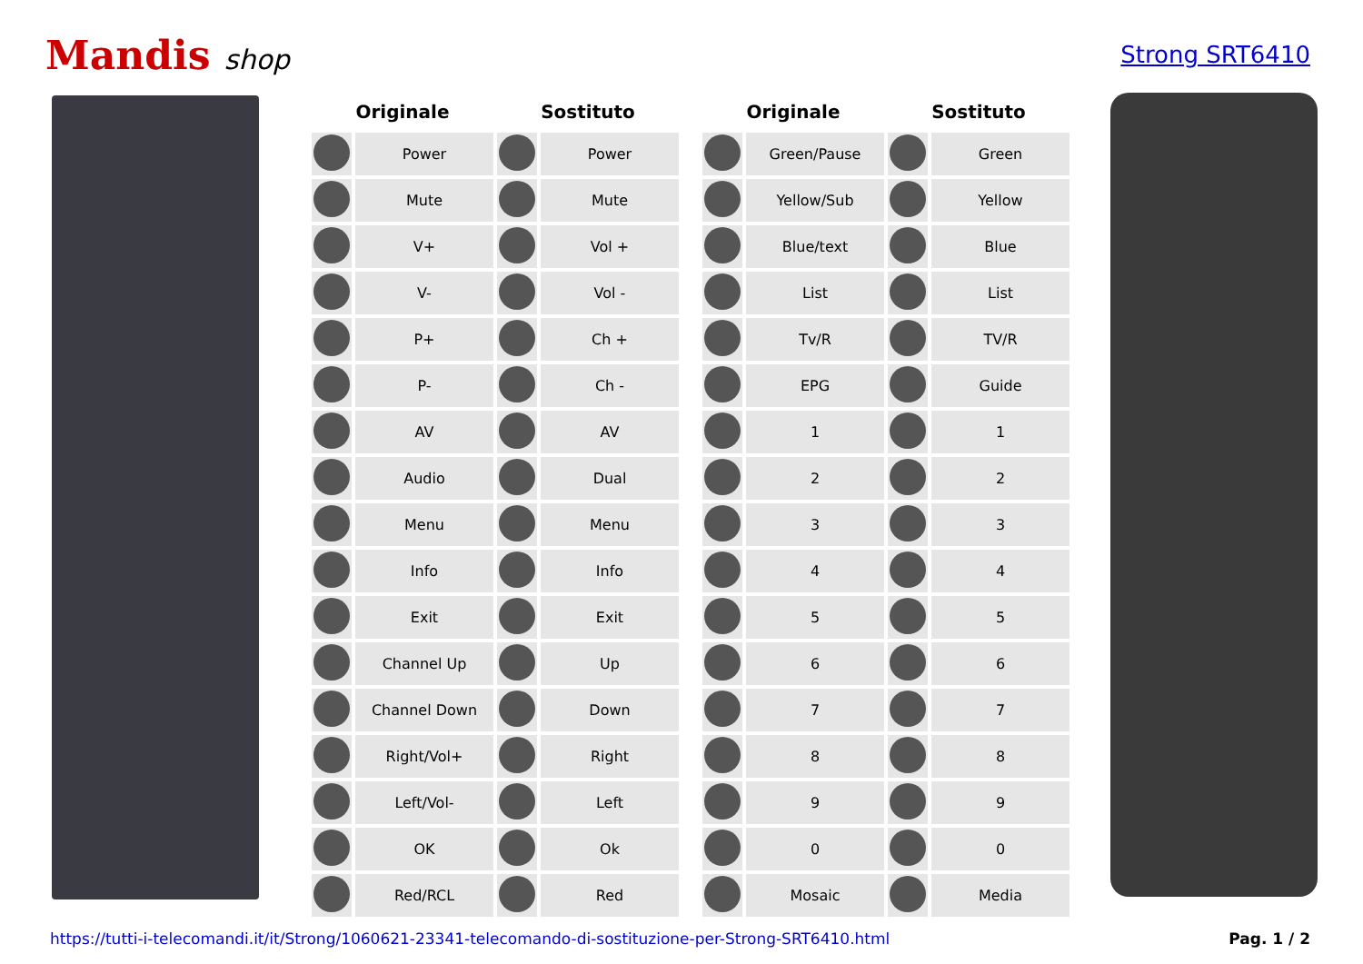Mandis shop
Strong SRT6410
| Originale | | Sostituto | |
| --- | --- | --- | --- |
| | Power | | Power |
| | Mute | | Mute |
| | V+ | | Vol + |
| | V- | | Vol - |
| | P+ | | Ch + |
| | P- | | Ch - |
| | AV | | AV |
| | Audio | | Dual |
| | Menu | | Menu |
| | Info | | Info |
| | Exit | | Exit |
| | Channel Up | | Up |
| | Channel Down | | Down |
| | Right/Vol+ | | Right |
| | Left/Vol- | | Left |
| | OK | | Ok |
| | Red/RCL | | Red |
| Originale | | Sostituto | |
| --- | --- | --- | --- |
| | Green/Pause | | Green |
| | Yellow/Sub | | Yellow |
| | Blue/text | | Blue |
| | List | | List |
| | Tv/R | | TV/R |
| | EPG | | Guide |
| | 1 | | 1 |
| | 2 | | 2 |
| | 3 | | 3 |
| | 4 | | 4 |
| | 5 | | 5 |
| | 6 | | 6 |
| | 7 | | 7 |
| | 8 | | 8 |
| | 9 | | 9 |
| | 0 | | 0 |
| | Mosaic | | Media |
https://tutti-i-telecomandi.it/it/Strong/1060621-23341-telecomando-di-sostituzione-per-Strong-SRT6410.html Pag. 1 / 2